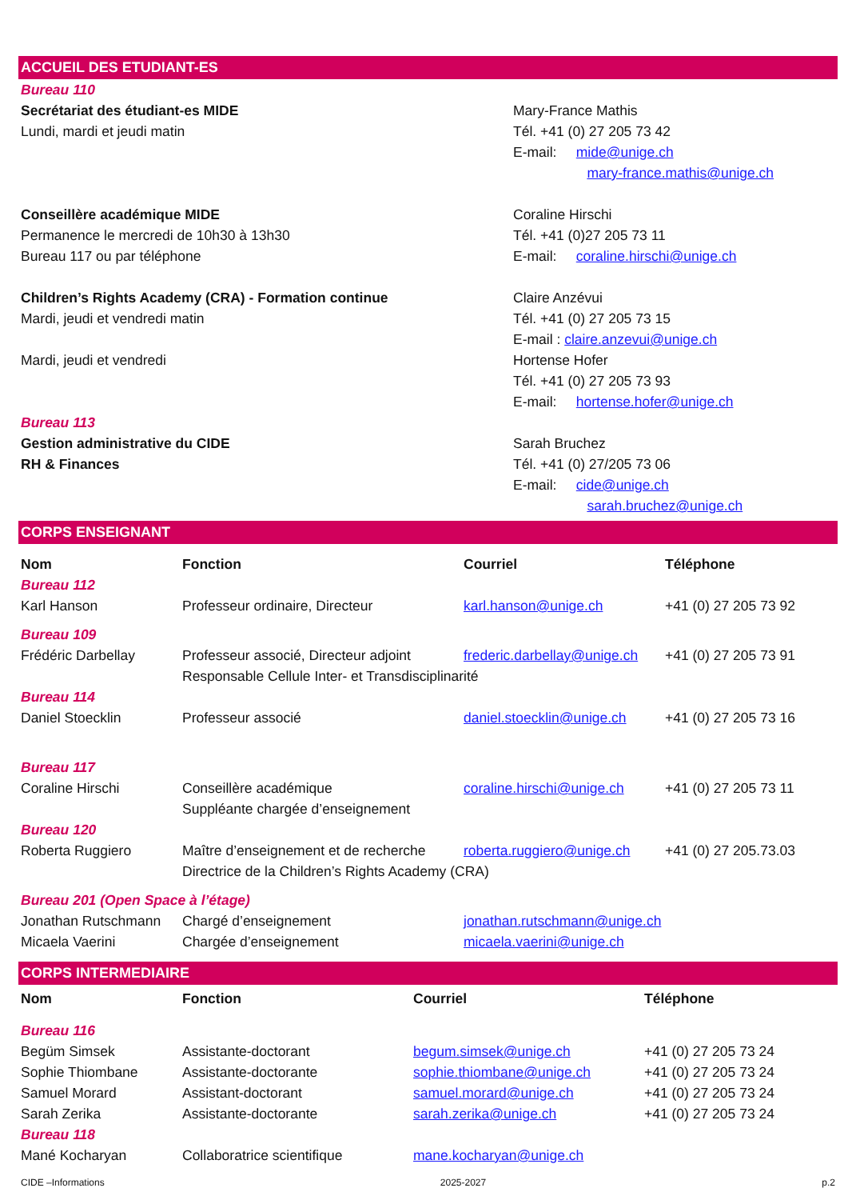ACCUEIL DES ETUDIANT-ES
| Bureau 110 | |
| Secrétariat des étudiant-es MIDE Lundi, mardi et jeudi matin | Mary-France Mathis Tél. +41 (0) 27 205 73 42 E-mail: mide@unige.ch mary-france.mathis@unige.ch |
| Conseillère académique MIDE Permanence le mercredi de 10h30 à 13h30 Bureau 117 ou par téléphone | Coraline Hirschi Tél. +41 (0)27 205 73 11 E-mail: coraline.hirschi@unige.ch |
| Children’s Rights Academy (CRA) - Formation continue Mardi, jeudi et vendredi matin Mardi, jeudi et vendredi | Claire Anzévui Tél. +41 (0) 27 205 73 15 E-mail : claire.anzevui@unige.ch Hortense Hofer Tél. +41 (0) 27 205 73 93 E-mail: hortense.hofer@unige.ch |
| Bureau 113 Gestion administrative du CIDE RH & Finances | Sarah Bruchez Tél. +41 (0) 27/205 73 06 E-mail: cide@unige.ch sarah.bruchez@unige.ch |
CORPS ENSEIGNANT
| Nom | Fonction | Courriel | Téléphone |
| --- | --- | --- | --- |
| Bureau 112 | | | |
| Karl Hanson | Professeur ordinaire, Directeur | karl.hanson@unige.ch | +41 (0) 27 205 73 92 |
| Bureau 109 | | | |
| Frédéric Darbellay | Professeur associé, Directeur adjoint | frederic.darbellay@unige.ch | +41 (0) 27 205 73 91 |
| | Responsable Cellule Inter- et Transdisciplinarité | | |
| Bureau 114 | | | |
| Daniel Stoecklin | Professeur associé | daniel.stoecklin@unige.ch | +41 (0) 27 205 73 16 |
| Bureau 117 | | | |
| Coraline Hirschi | Conseillère académique Suppléante chargée d’enseignement | coraline.hirschi@unige.ch | +41 (0) 27 205 73 11 |
| Bureau 120 | | | |
| Roberta Ruggiero | Maître d’enseignement et de recherche | roberta.ruggiero@unige.ch | +41 (0) 27 205.73.03 |
| | Directrice de la Children’s Rights Academy (CRA) | | |
| Bureau 201 (Open Space à l’étage) | | | |
| Jonathan Rutschmann | Chargé d’enseignement | jonathan.rutschmann@unige.ch | |
| Micaela Vaerini | Chargée d’enseignement | micaela.vaerini@unige.ch | |
CORPS INTERMEDIAIRE
| Nom | Fonction | Courriel | Téléphone |
| --- | --- | --- | --- |
| Bureau 116 | | | |
| Begüm Simsek | Assistante-doctorant | begum.simsek@unige.ch | +41 (0) 27 205 73 24 |
| Sophie Thiombane | Assistante-doctorante | sophie.thiombane@unige.ch | +41 (0) 27 205 73 24 |
| Samuel Morard | Assistant-doctorant | samuel.morard@unige.ch | +41 (0) 27 205 73 24 |
| Sarah Zerika | Assistante-doctorante | sarah.zerika@unige.ch | +41 (0) 27 205 73 24 |
| Bureau 118 | | | |
| Mané Kocharyan | Collaboratrice scientifique | mane.kocharyan@unige.ch | |
CIDE –Informations 2025-2027 p.2